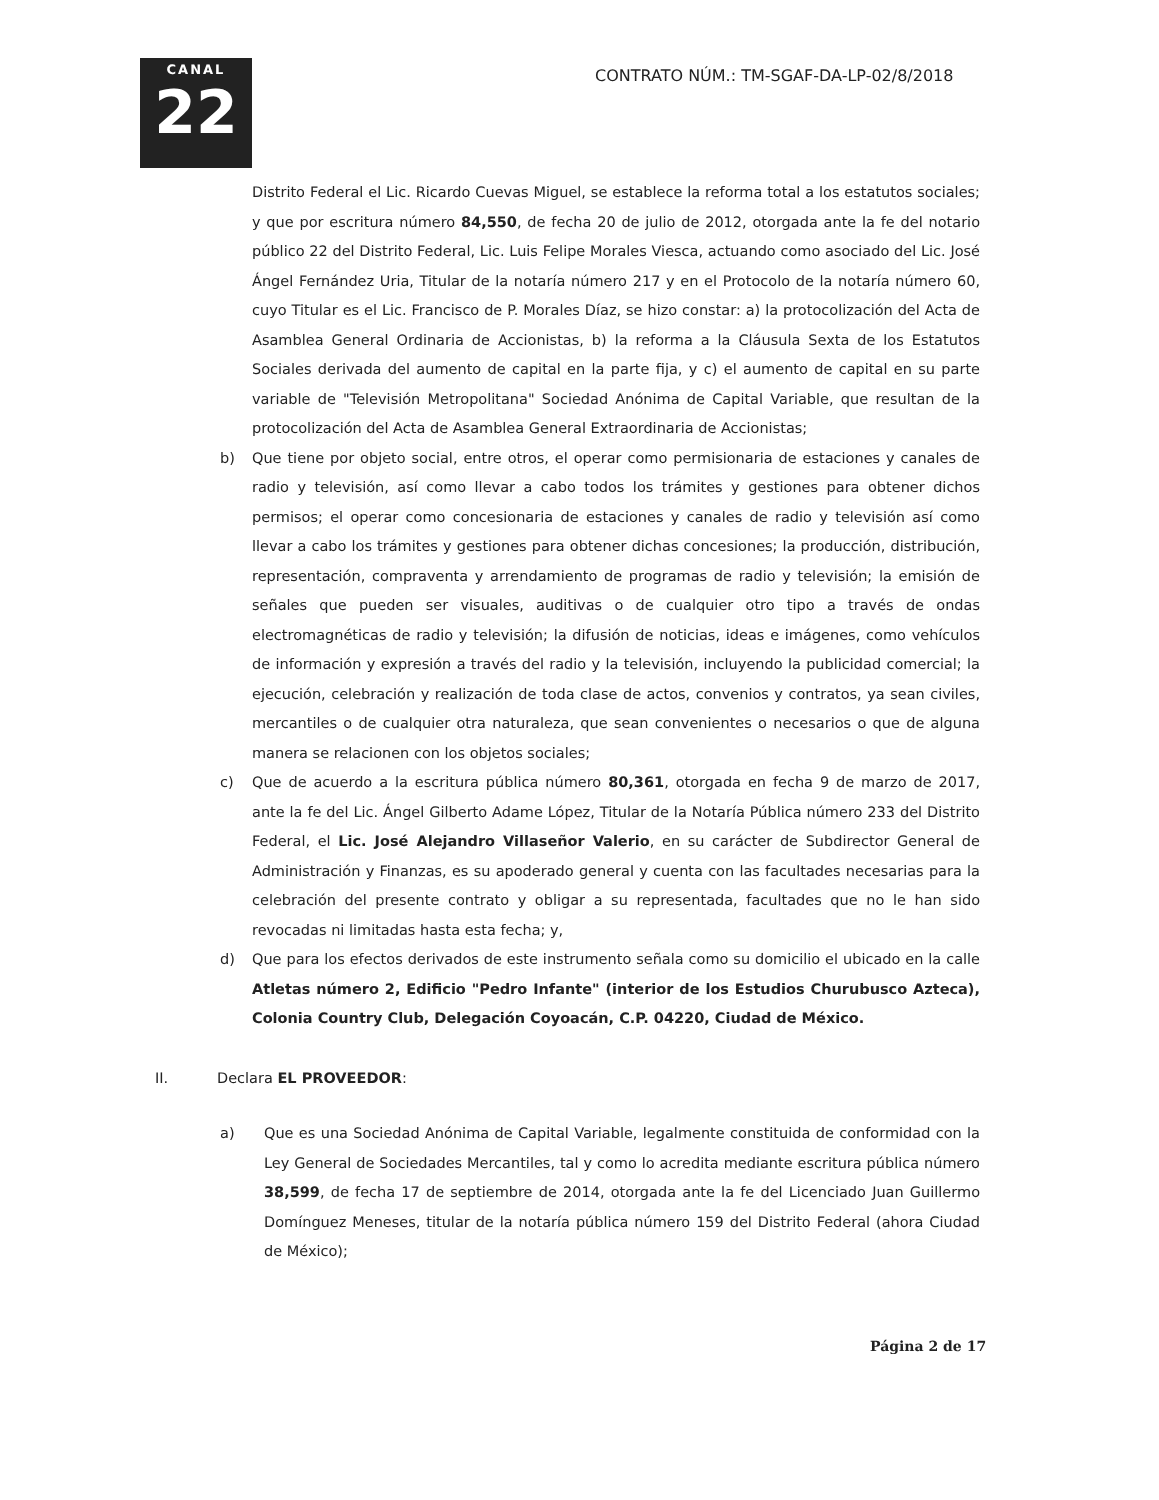CANAL
22
CONTRATO NÚM.: TM-SGAF-DA-LP-02/8/2018
Distrito Federal el Lic. Ricardo Cuevas Miguel, se establece la reforma total a los estatutos sociales; y que por escritura número 84,550, de fecha 20 de julio de 2012, otorgada ante la fe del notario público 22 del Distrito Federal, Lic. Luis Felipe Morales Viesca, actuando como asociado del Lic. José Ángel Fernández Uria, Titular de la notaría número 217 y en el Protocolo de la notaría número 60, cuyo Titular es el Lic. Francisco de P. Morales Díaz, se hizo constar: a) la protocolización del Acta de Asamblea General Ordinaria de Accionistas, b) la reforma a la Cláusula Sexta de los Estatutos Sociales derivada del aumento de capital en la parte fija, y c) el aumento de capital en su parte variable de "Televisión Metropolitana" Sociedad Anónima de Capital Variable, que resultan de la protocolización del Acta de Asamblea General Extraordinaria de Accionistas;
b) Que tiene por objeto social, entre otros, el operar como permisionaria de estaciones y canales de radio y televisión, así como llevar a cabo todos los trámites y gestiones para obtener dichos permisos; el operar como concesionaria de estaciones y canales de radio y televisión así como llevar a cabo los trámites y gestiones para obtener dichas concesiones; la producción, distribución, representación, compraventa y arrendamiento de programas de radio y televisión; la emisión de señales que pueden ser visuales, auditivas o de cualquier otro tipo a través de ondas electromagnéticas de radio y televisión; la difusión de noticias, ideas e imágenes, como vehículos de información y expresión a través del radio y la televisión, incluyendo la publicidad comercial; la ejecución, celebración y realización de toda clase de actos, convenios y contratos, ya sean civiles, mercantiles o de cualquier otra naturaleza, que sean convenientes o necesarios o que de alguna manera se relacionen con los objetos sociales;
c) Que de acuerdo a la escritura pública número 80,361, otorgada en fecha 9 de marzo de 2017, ante la fe del Lic. Ángel Gilberto Adame López, Titular de la Notaría Pública número 233 del Distrito Federal, el Lic. José Alejandro Villaseñor Valerio, en su carácter de Subdirector General de Administración y Finanzas, es su apoderado general y cuenta con las facultades necesarias para la celebración del presente contrato y obligar a su representada, facultades que no le han sido revocadas ni limitadas hasta esta fecha; y,
d) Que para los efectos derivados de este instrumento señala como su domicilio el ubicado en la calle Atletas número 2, Edificio "Pedro Infante" (interior de los Estudios Churubusco Azteca), Colonia Country Club, Delegación Coyoacán, C.P. 04220, Ciudad de México.
II. Declara EL PROVEEDOR:
a) Que es una Sociedad Anónima de Capital Variable, legalmente constituida de conformidad con la Ley General de Sociedades Mercantiles, tal y como lo acredita mediante escritura pública número 38,599, de fecha 17 de septiembre de 2014, otorgada ante la fe del Licenciado Juan Guillermo Domínguez Meneses, titular de la notaría pública número 159 del Distrito Federal (ahora Ciudad de México);
Página 2 de 17